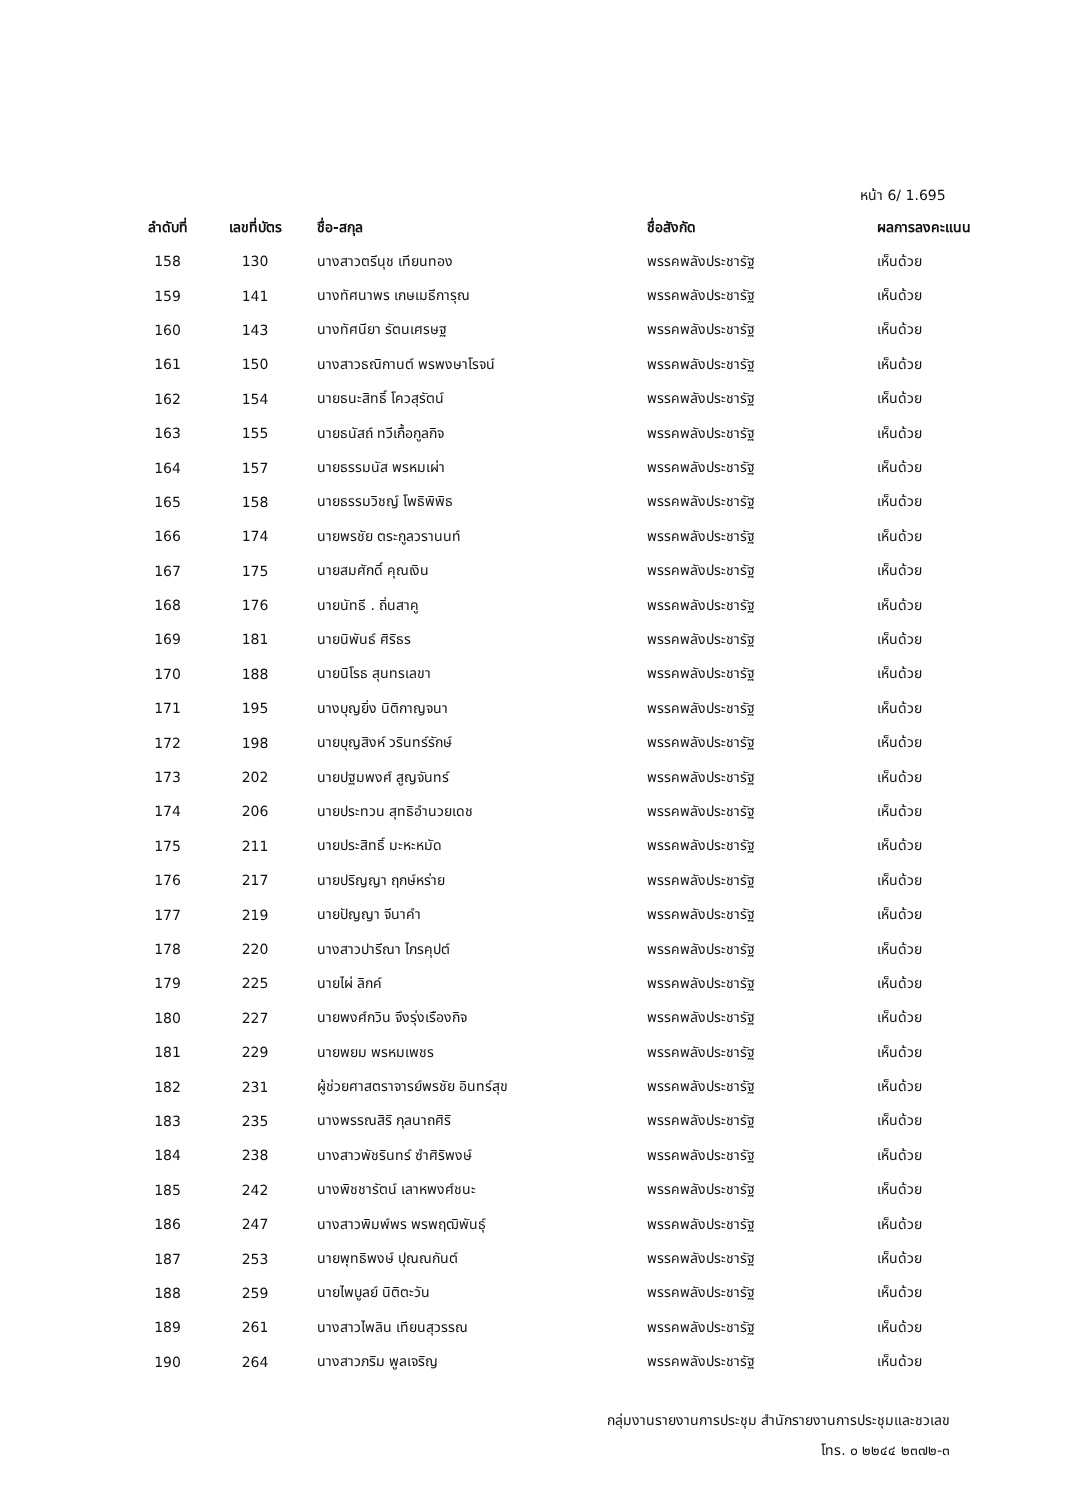หน้า 6/ 1.695
| ลำดับที่ | เลขที่บัตร | ชื่อ-สกุล | ชื่อสังกัด | ผลการลงคะแนน |
| --- | --- | --- | --- | --- |
| 158 | 130 | นางสาวตรีนุช เทียนทอง | พรรคพลังประชารัฐ | เห็นด้วย |
| 159 | 141 | นางทัศนาพร เกษเมธีการุณ | พรรคพลังประชารัฐ | เห็นด้วย |
| 160 | 143 | นางทัศนียา รัตนเศรษฐ | พรรคพลังประชารัฐ | เห็นด้วย |
| 161 | 150 | นางสาวธณิกานต์ พรพงษาโรจน์ | พรรคพลังประชารัฐ | เห็นด้วย |
| 162 | 154 | นายธนะสิทธิ์ โควสุรัตน์ | พรรคพลังประชารัฐ | เห็นด้วย |
| 163 | 155 | นายธนัสถ์ ทวีเกื้อกูลกิจ | พรรคพลังประชารัฐ | เห็นด้วย |
| 164 | 157 | นายธรรมนัส พรหมเผ่า | พรรคพลังประชารัฐ | เห็นด้วย |
| 165 | 158 | นายธรรมวิชญ์ โพธิพิพิธ | พรรคพลังประชารัฐ | เห็นด้วย |
| 166 | 174 | นายพรชัย ตระกูลวรานนท์ | พรรคพลังประชารัฐ | เห็นด้วย |
| 167 | 175 | นายสมศักดิ์ คุณเงิน | พรรคพลังประชารัฐ | เห็นด้วย |
| 168 | 176 | นายนัทธี . ถิ่นสาคู | พรรคพลังประชารัฐ | เห็นด้วย |
| 169 | 181 | นายนิพันธ์ ศิริธร | พรรคพลังประชารัฐ | เห็นด้วย |
| 170 | 188 | นายนิโรธ สุนทรเลขา | พรรคพลังประชารัฐ | เห็นด้วย |
| 171 | 195 | นางบุญยิ่ง นิติกาญจนา | พรรคพลังประชารัฐ | เห็นด้วย |
| 172 | 198 | นายบุญสิงห์ วรินทร์รักษ์ | พรรคพลังประชารัฐ | เห็นด้วย |
| 173 | 202 | นายปฐมพงศ์ สูญจันทร์ | พรรคพลังประชารัฐ | เห็นด้วย |
| 174 | 206 | นายประทวน สุทธิอำนวยเดช | พรรคพลังประชารัฐ | เห็นด้วย |
| 175 | 211 | นายประสิทธิ์ มะหะหมัด | พรรคพลังประชารัฐ | เห็นด้วย |
| 176 | 217 | นายปริญญา ฤกษ์หร่าย | พรรคพลังประชารัฐ | เห็นด้วย |
| 177 | 219 | นายปัญญา จีนาคำ | พรรคพลังประชารัฐ | เห็นด้วย |
| 178 | 220 | นางสาวปารีณา ไกรคุปต์ | พรรคพลังประชารัฐ | เห็นด้วย |
| 179 | 225 | นายไผ่ ลิกค์ | พรรคพลังประชารัฐ | เห็นด้วย |
| 180 | 227 | นายพงศ์กวิน จึงรุ่งเรืองกิจ | พรรคพลังประชารัฐ | เห็นด้วย |
| 181 | 229 | นายพยม พรหมเพชร | พรรคพลังประชารัฐ | เห็นด้วย |
| 182 | 231 | ผู้ช่วยศาสตราจารย์พรชัย อินทร์สุข | พรรคพลังประชารัฐ | เห็นด้วย |
| 183 | 235 | นางพรรณสิริ กุลนาถศิริ | พรรคพลังประชารัฐ | เห็นด้วย |
| 184 | 238 | นางสาวพัชรินทร์ ซำศิริพงษ์ | พรรคพลังประชารัฐ | เห็นด้วย |
| 185 | 242 | นางพิชชารัตน์ เลาหพงศ์ชนะ | พรรคพลังประชารัฐ | เห็นด้วย |
| 186 | 247 | นางสาวพิมพ์พร พรพฤฒิพันธุ์ | พรรคพลังประชารัฐ | เห็นด้วย |
| 187 | 253 | นายพุทธิพงษ์ ปุณณกันต์ | พรรคพลังประชารัฐ | เห็นด้วย |
| 188 | 259 | นายไพบูลย์ นิติตะวัน | พรรคพลังประชารัฐ | เห็นด้วย |
| 189 | 261 | นางสาวไพลิน เทียนสุวรรณ | พรรคพลังประชารัฐ | เห็นด้วย |
| 190 | 264 | นางสาวภริม พูลเจริญ | พรรคพลังประชารัฐ | เห็นด้วย |
กลุ่มงานรายงานการประชุม สำนักรายงานการประชุมและชวเลข
โทร. ๐ ๒๒๔๔ ๒๓๗๒-๓